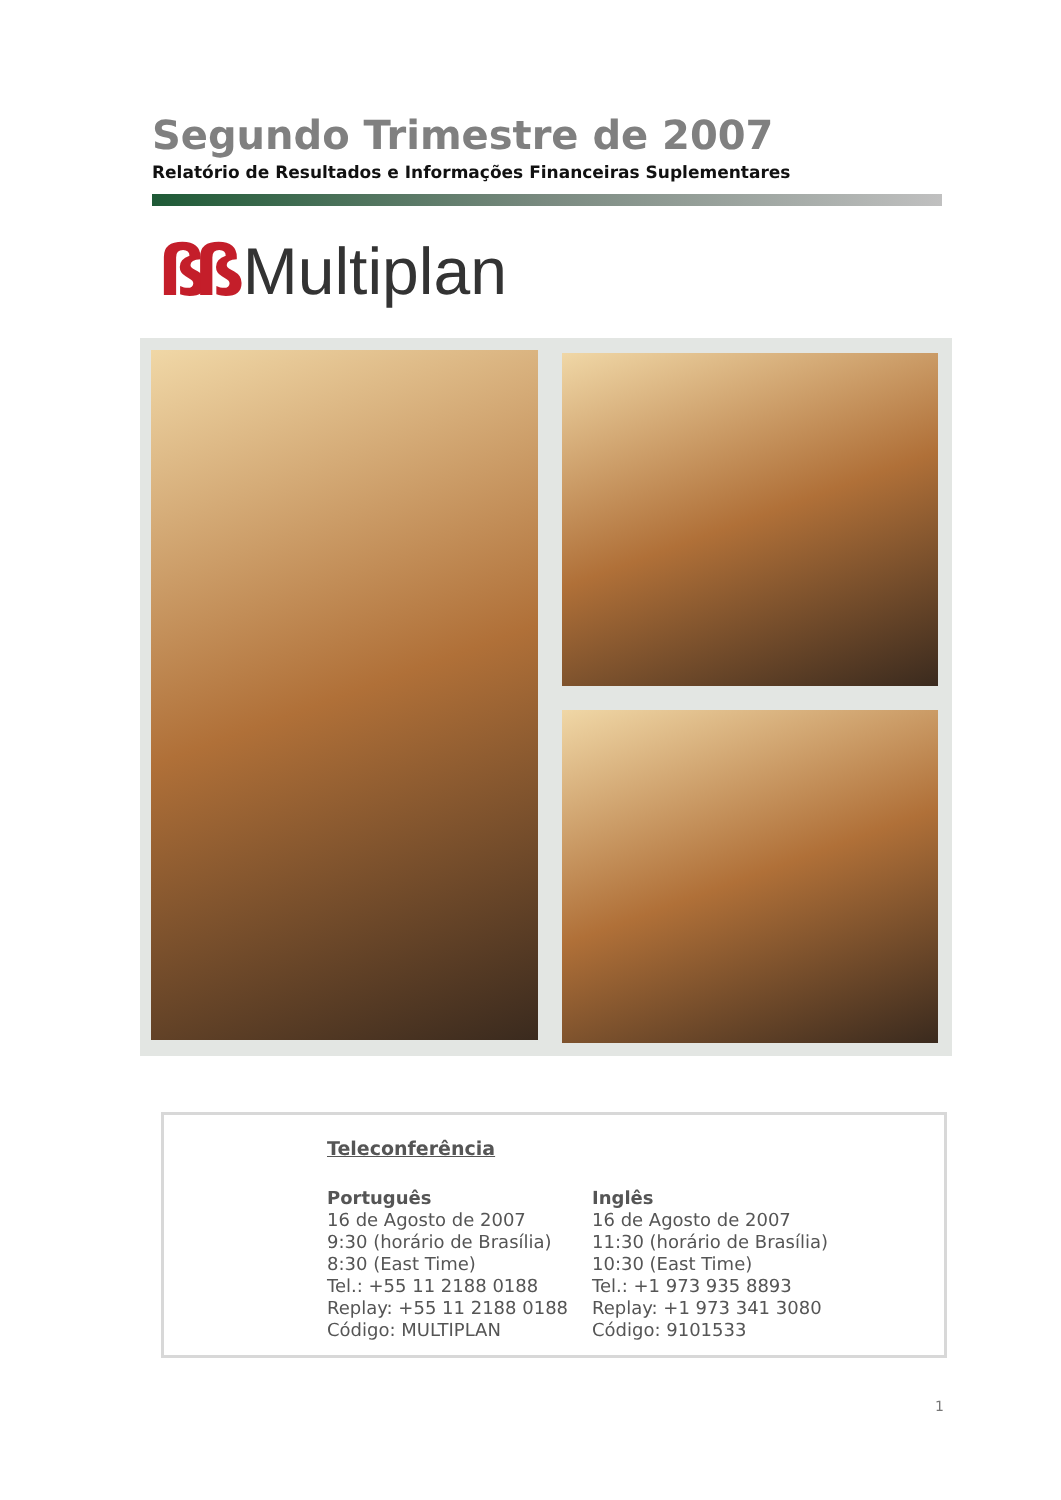Segundo Trimestre de 2007
Relatório de Resultados e Informações Financeiras Suplementares
ßß Multiplan
Teleconferência
Português
16 de Agosto de 2007
9:30 (horário de Brasília)
8:30 (East Time)
Tel.: +55 11 2188 0188
Replay: +55 11 2188 0188
Código: MULTIPLAN
Inglês
16 de Agosto de 2007
11:30 (horário de Brasília)
10:30 (East Time)
Tel.: +1 973 935 8893
Replay: +1 973 341 3080
Código: 9101533
1